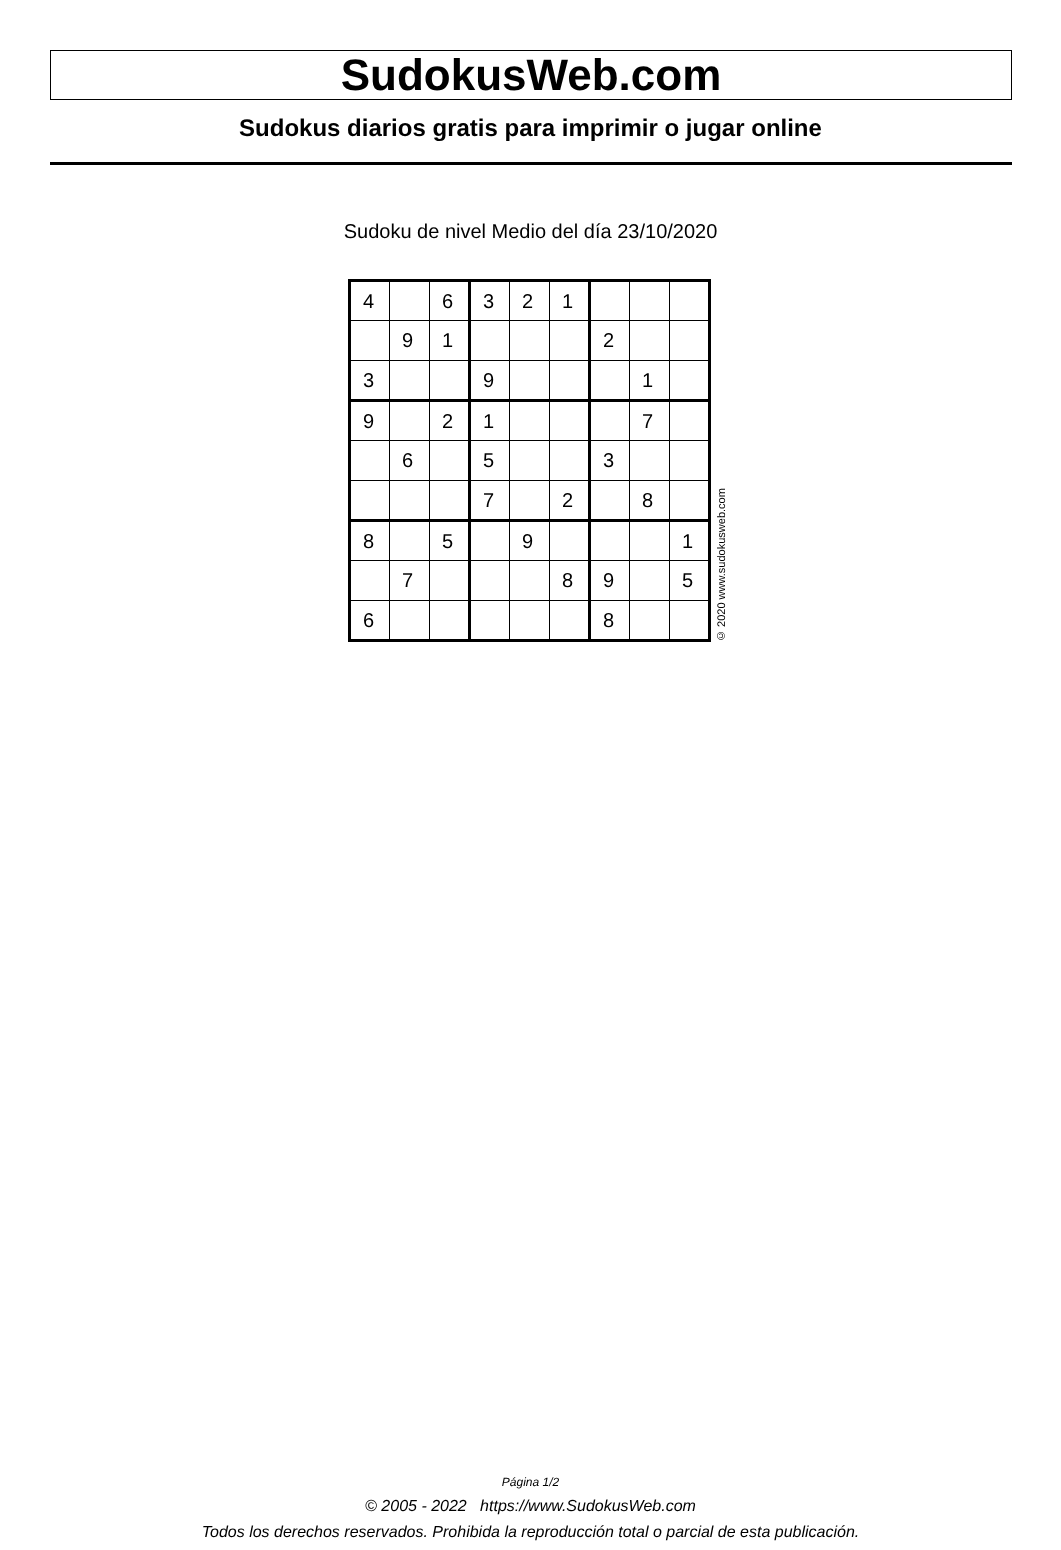SudokusWeb.com
Sudokus diarios gratis para imprimir o jugar online
Sudoku de nivel Medio del día 23/10/2020
| 4 | | 6 | 3 | 2 | 1 | | | |
| | 9 | 1 | | | | 2 | | |
| 3 | | | 9 | | | | 1 | |
| 9 | | 2 | 1 | | | | 7 | |
| | 6 | | 5 | | | 3 | | |
| | | | 7 | | 2 | | 8 | |
| 8 | | 5 | | 9 | | | | 1 |
| | 7 | | | | 8 | 9 | | 5 |
| 6 | | | | | | 8 | | |
© 2020 www.sudokusweb.com
Página 1/2
© 2005 - 2022 https://www.SudokusWeb.com
Todos los derechos reservados. Prohibida la reproducción total o parcial de esta publicación.